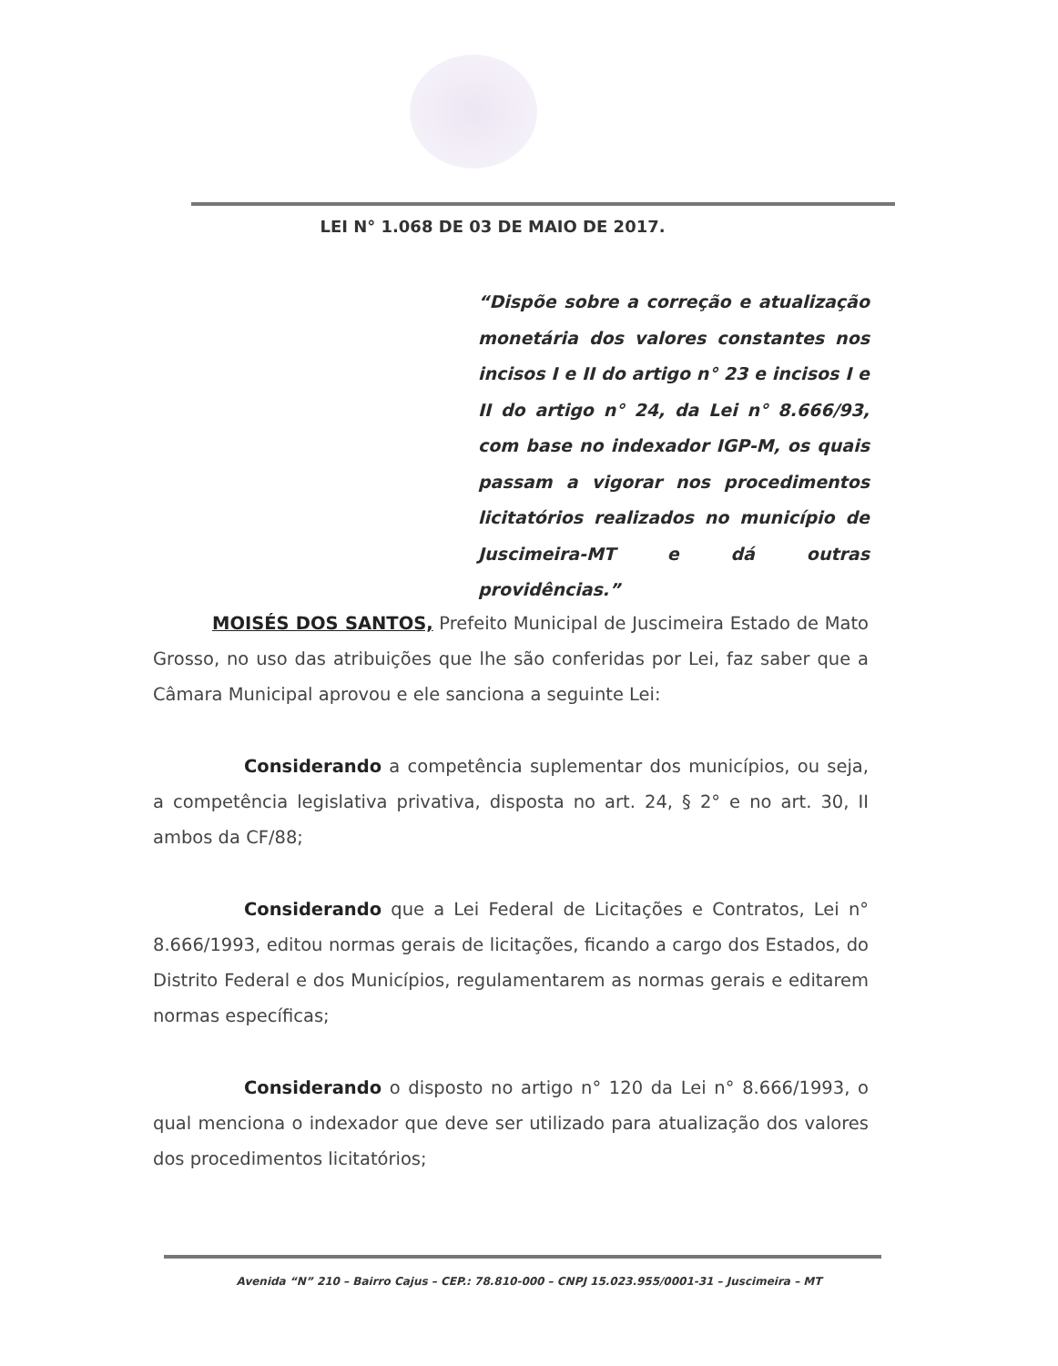LEI N° 1.068 DE 03 DE MAIO DE 2017.
“Dispõe sobre a correção e atualização monetária dos valores constantes nos incisos I e II do artigo n° 23 e incisos I e II do artigo n° 24, da Lei n° 8.666/93, com base no indexador IGP-M, os quais passam a vigorar nos procedimentos licitatórios realizados no município de Juscimeira-MT e dá outras providências.”
MOISÉS DOS SANTOS, Prefeito Municipal de Juscimeira Estado de Mato Grosso, no uso das atribuições que lhe são conferidas por Lei, faz saber que a Câmara Municipal aprovou e ele sanciona a seguinte Lei:
Considerando a competência suplementar dos municípios, ou seja, a competência legislativa privativa, disposta no art. 24, § 2° e no art. 30, II ambos da CF/88;
Considerando que a Lei Federal de Licitações e Contratos, Lei n° 8.666/1993, editou normas gerais de licitações, ficando a cargo dos Estados, do Distrito Federal e dos Municípios, regulamentarem as normas gerais e editarem normas específicas;
Considerando o disposto no artigo n° 120 da Lei n° 8.666/1993, o qual menciona o indexador que deve ser utilizado para atualização dos valores dos procedimentos licitatórios;
Avenida “N” 210 – Bairro Cajus – CEP.: 78.810-000 – CNPJ 15.023.955/0001-31 – Juscimeira – MT